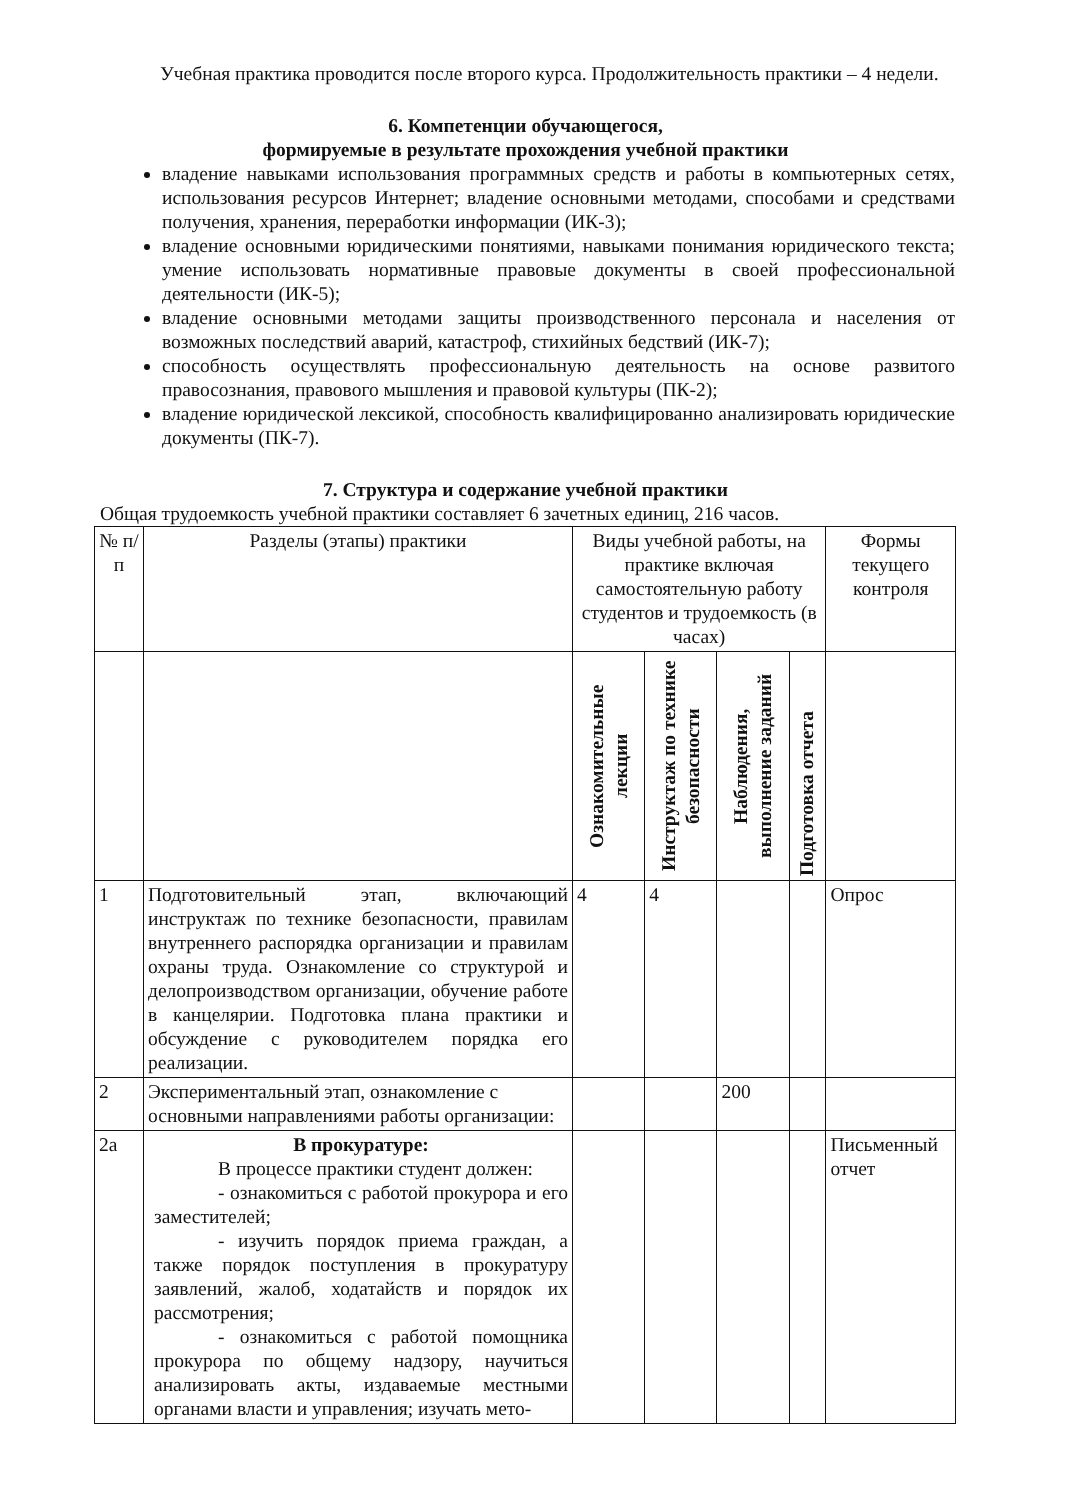Учебная практика проводится после второго курса. Продолжительность практики – 4 недели.
6. Компетенции обучающегося,
формируемые в результате прохождения учебной практики
владение навыками использования программных средств и работы в компьютерных сетях, использования ресурсов Интернет; владение основными методами, способами и средствами получения, хранения, переработки информации (ИК-3);
владение основными юридическими понятиями, навыками понимания юридического текста; умение использовать нормативные правовые документы в своей профессиональной деятельности (ИК-5);
владение основными методами защиты производственного персонала и населения от возможных последствий аварий, катастроф, стихийных бедствий (ИК-7);
способность осуществлять профессиональную деятельность на основе развитого правосознания, правового мышления и правовой культуры (ПК-2);
владение юридической лексикой, способность квалифицированно анализировать юридические документы (ПК-7).
7. Структура и содержание учебной практики
Общая трудоемкость учебной практики составляет 6 зачетных единиц, 216 часов.
| № п/п | Разделы (этапы) практики | Виды учебной работы, на практике включая самостоятельную работу студентов и трудоемкость (в часах) | | | | Формы текущего контроля |
| --- | --- | --- | --- | --- | --- | --- |
| | | Ознакомительные лекции | Инструктаж по технике безопасности | Наблюдения, выполнение заданий | Подготовка отчета | |
| 1 | Подготовительный этап, включающий инструктаж по технике безопасности, правилам внутреннего распорядка организации и правилам охраны труда. Ознакомление со структурой и делопроизводством организации, обучение работе в канцелярии. Подготовка плана практики и обсуждение с руководителем порядка его реализации. | 4 | 4 | | | Опрос |
| 2 | Экспериментальный этап, ознакомление с основными направлениями работы организации: | | | 200 | | |
| 2а | В прокуратуре: В процессе практики студент должен: - ознакомиться с работой прокурора и его заместителей; - изучить порядок приема граждан, а также порядок поступления в прокуратуру заявлений, жалоб, ходатайств и порядок их рассмотрения; - ознакомиться с работой помощника прокурора по общему надзору, научиться анализировать акты, издаваемые местными органами власти и управления; изучать мето- | | | | | Письменный отчет |